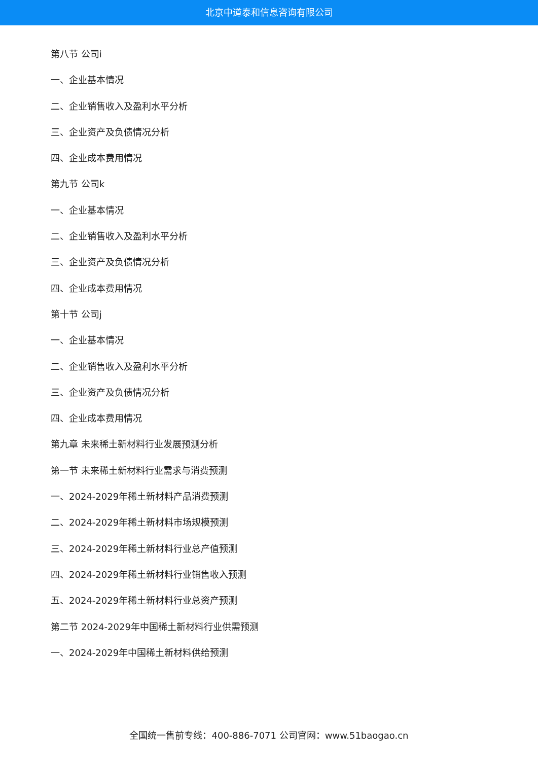北京中道泰和信息咨询有限公司
第八节 公司i
一、企业基本情况
二、企业销售收入及盈利水平分析
三、企业资产及负债情况分析
四、企业成本费用情况
第九节 公司k
一、企业基本情况
二、企业销售收入及盈利水平分析
三、企业资产及负债情况分析
四、企业成本费用情况
第十节 公司j
一、企业基本情况
二、企业销售收入及盈利水平分析
三、企业资产及负债情况分析
四、企业成本费用情况
第九章 未来稀土新材料行业发展预测分析
第一节 未来稀土新材料行业需求与消费预测
一、2024-2029年稀土新材料产品消费预测
二、2024-2029年稀土新材料市场规模预测
三、2024-2029年稀土新材料行业总产值预测
四、2024-2029年稀土新材料行业销售收入预测
五、2024-2029年稀土新材料行业总资产预测
第二节 2024-2029年中国稀土新材料行业供需预测
一、2024-2029年中国稀土新材料供给预测
全国统一售前专线：400-886-7071 公司官网：www.51baogao.cn